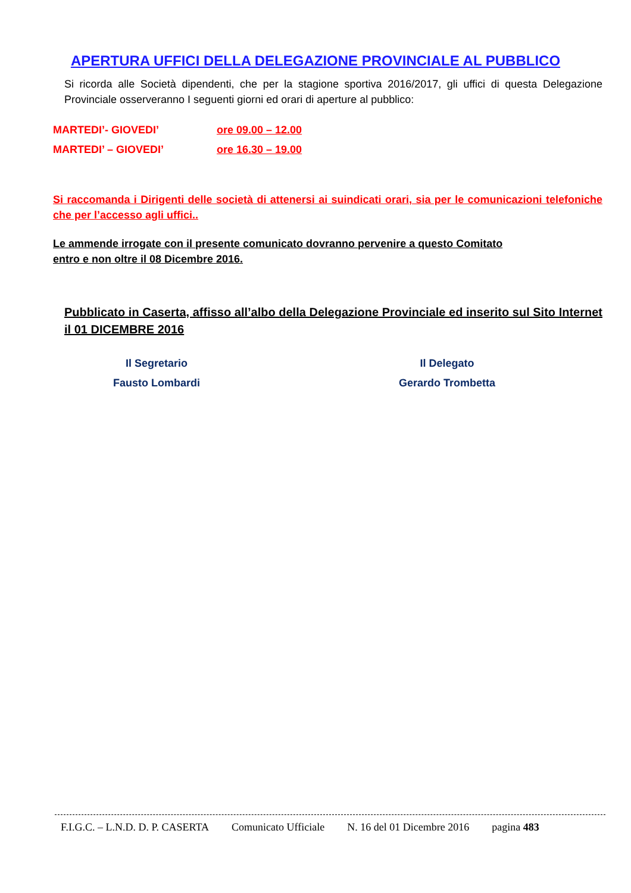APERTURA UFFICI DELLA DELEGAZIONE PROVINCIALE AL PUBBLICO
Si ricorda alle Società dipendenti, che per la stagione sportiva 2016/2017, gli uffici di questa Delegazione Provinciale osserveranno I seguenti giorni ed orari di aperture al pubblico:
MARTEDI’- GIOVEDI’ ore 09.00 – 12.00
MARTEDI’ – GIOVEDI’ ore 16.30 – 19.00
Si raccomanda i Dirigenti delle società di attenersi ai suindicati orari, sia per le comunicazioni telefoniche che per l’accesso agli uffici..
Le ammende irrogate con il presente comunicato dovranno pervenire a questo Comitato
entro e non oltre il 08 Dicembre 2016.
Pubblicato in Caserta, affisso all’albo della Delegazione Provinciale ed inserito sul Sito Internet il 01 DICEMBRE 2016
Il Segretario
Fausto Lombardi
Il Delegato
Gerardo Trombetta
F.I.G.C. – L.N.D. D. P. CASERTA Comunicato Ufficiale N. 16 del 01 Dicembre 2016 pagina 483